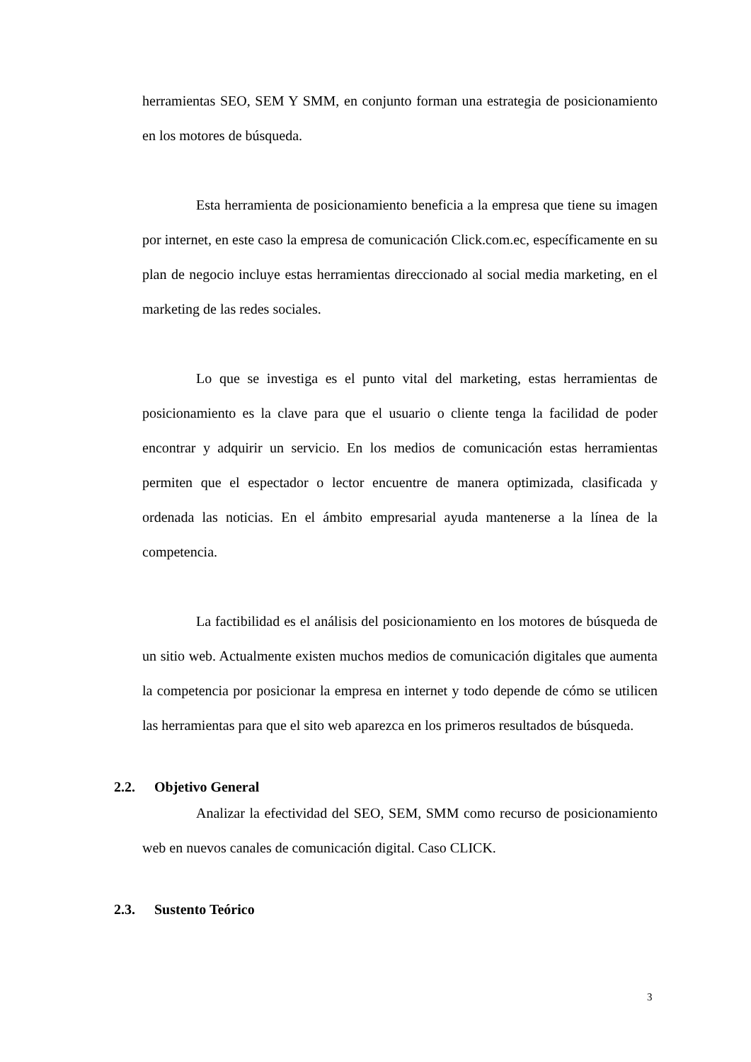herramientas SEO, SEM Y SMM, en conjunto forman una estrategia de posicionamiento en los motores de búsqueda.
Esta herramienta de posicionamiento beneficia a la empresa que tiene su imagen por internet, en este caso la empresa de comunicación Click.com.ec, específicamente en su plan de negocio incluye estas herramientas direccionado al social media marketing, en el marketing de las redes sociales.
Lo que se investiga es el punto vital del marketing, estas herramientas de posicionamiento es la clave para que el usuario o cliente tenga la facilidad de poder encontrar y adquirir un servicio. En los medios de comunicación estas herramientas permiten que el espectador o lector encuentre de manera optimizada, clasificada y ordenada las noticias. En el ámbito empresarial ayuda mantenerse a la línea de la competencia.
La factibilidad es el análisis del posicionamiento en los motores de búsqueda de un sitio web. Actualmente existen muchos medios de comunicación digitales que aumenta la competencia por posicionar la empresa en internet y todo depende de cómo se utilicen las herramientas para que el sito web aparezca en los primeros resultados de búsqueda.
2.2. Objetivo General
Analizar la efectividad del SEO, SEM, SMM como recurso de posicionamiento web en nuevos canales de comunicación digital. Caso CLICK.
2.3. Sustento Teórico
3